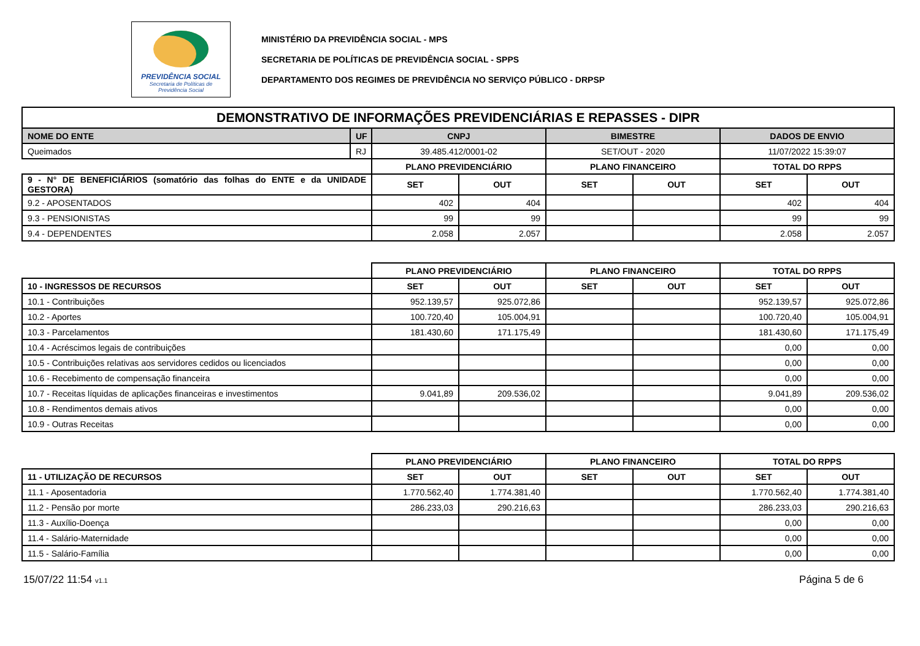PREVIDÊNCIA SOCIAL
Secretaria de Políticas de
Previdência Social
MINISTÉRIO DA PREVIDÊNCIA SOCIAL - MPS
SECRETARIA DE POLÍTICAS DE PREVIDÊNCIA SOCIAL - SPPS
DEPARTAMENTO DOS REGIMES DE PREVIDÊNCIA NO SERVIÇO PÚBLICO - DRPSP
| DEMONSTRATIVO DE INFORMAÇÕES PREVIDENCIÁRIAS E REPASSES - DIPR | | | | | | | |
| --- | --- | --- | --- | --- | --- | --- | --- |
| NOME DO ENTE | UF | CNPJ | | BIMESTRE | | DADOS DE ENVIO | |
| Queimados | RJ | 39.485.412/0001-02 | | SET/OUT - 2020 | | 11/07/2022 15:39:07 | |
| | | PLANO PREVIDENCIÁRIO | | PLANO FINANCEIRO | | TOTAL DO RPPS | |
| 9 - N° DE BENEFICIÁRIOS (somatório das folhas do ENTE e da UNIDADE GESTORA) | | SET | OUT | SET | OUT | SET | OUT |
| 9.2 - APOSENTADOS | | 402 | 404 | | | 402 | 404 |
| 9.3 - PENSIONISTAS | | 99 | 99 | | | 99 | 99 |
| 9.4 - DEPENDENTES | | 2.058 | 2.057 | | | 2.058 | 2.057 |
| | | PLANO PREVIDENCIÁRIO | | PLANO FINANCEIRO | | TOTAL DO RPPS | |
| 10 - INGRESSOS DE RECURSOS | | SET | OUT | SET | OUT | SET | OUT |
| 10.1 - Contribuições | | 952.139,57 | 925.072,86 | | | 952.139,57 | 925.072,86 |
| 10.2 - Aportes | | 100.720,40 | 105.004,91 | | | 100.720,40 | 105.004,91 |
| 10.3 - Parcelamentos | | 181.430,60 | 171.175,49 | | | 181.430,60 | 171.175,49 |
| 10.4 - Acréscimos legais de contribuições | | | | | | 0,00 | 0,00 |
| 10.5 - Contribuições relativas aos servidores cedidos ou licenciados | | | | | | 0,00 | 0,00 |
| 10.6 - Recebimento de compensação financeira | | | | | | 0,00 | 0,00 |
| 10.7 - Receitas líquidas de aplicações financeiras e investimentos | | 9.041,89 | 209.536,02 | | | 9.041,89 | 209.536,02 |
| 10.8 - Rendimentos demais ativos | | | | | | 0,00 | 0,00 |
| 10.9 - Outras Receitas | | | | | | 0,00 | 0,00 |
| | | PLANO PREVIDENCIÁRIO | | PLANO FINANCEIRO | | TOTAL DO RPPS | |
| 11 - UTILIZAÇÃO DE RECURSOS | | SET | OUT | SET | OUT | SET | OUT |
| 11.1 - Aposentadoria | | 1.770.562,40 | 1.774.381,40 | | | 1.770.562,40 | 1.774.381,40 |
| 11.2 - Pensão por morte | | 286.233,03 | 290.216,63 | | | 286.233,03 | 290.216,63 |
| 11.3 - Auxílio-Doença | | | | | | 0,00 | 0,00 |
| 11.4 - Salário-Maternidade | | | | | | 0,00 | 0,00 |
| 11.5 - Salário-Família | | | | | | 0,00 | 0,00 |
15/07/22 11:54 v1.1 Página 5 de 6